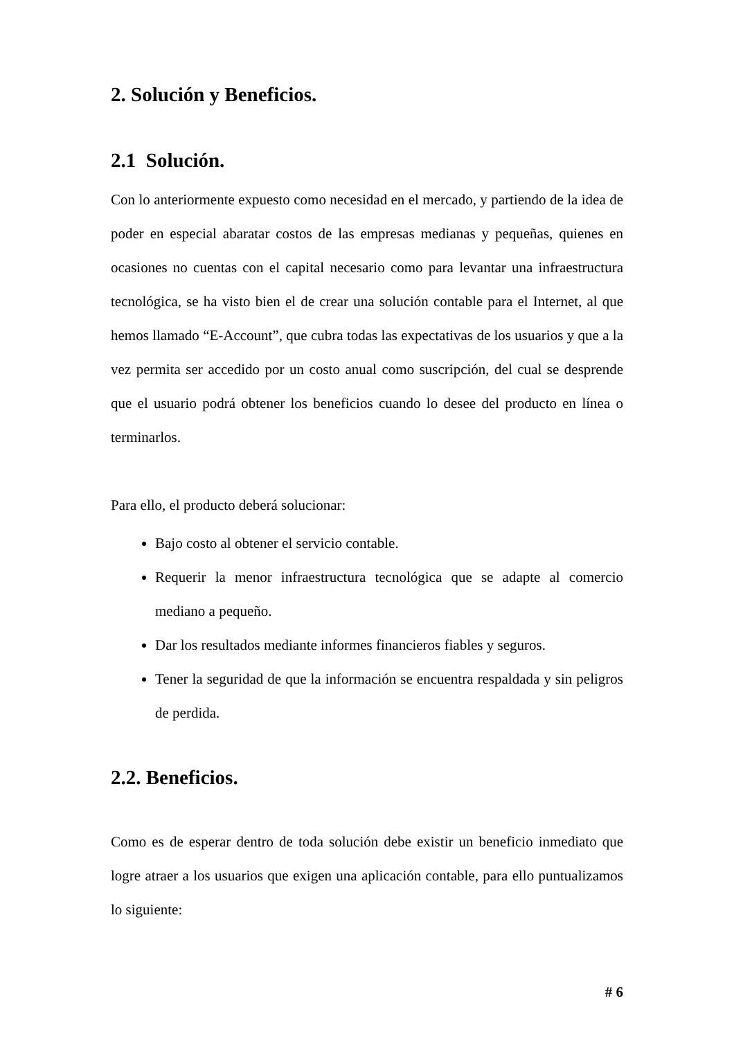2. Solución y Beneficios.
2.1 Solución.
Con lo anteriormente expuesto como necesidad en el mercado, y partiendo de la idea de poder en especial abaratar costos de las empresas medianas y pequeñas, quienes en ocasiones no cuentas con el capital necesario como para levantar una infraestructura tecnológica, se ha visto bien el de crear una solución contable para el Internet, al que hemos llamado “E-Account”, que cubra todas las expectativas de los usuarios y que a la vez permita ser accedido por un costo anual como suscripción, del cual se desprende que el usuario podrá obtener los beneficios cuando lo desee del producto en línea o terminarlos.
Para ello, el producto deberá solucionar:
Bajo costo al obtener el servicio contable.
Requerir la menor infraestructura tecnológica que se adapte al comercio mediano a pequeño.
Dar los resultados mediante informes financieros fiables y seguros.
Tener la seguridad de que la información se encuentra respaldada y sin peligros de perdida.
2.2. Beneficios.
Como es de esperar dentro de toda solución debe existir un beneficio inmediato que logre atraer a los usuarios que exigen una aplicación contable, para ello puntualizamos lo siguiente:
# 6